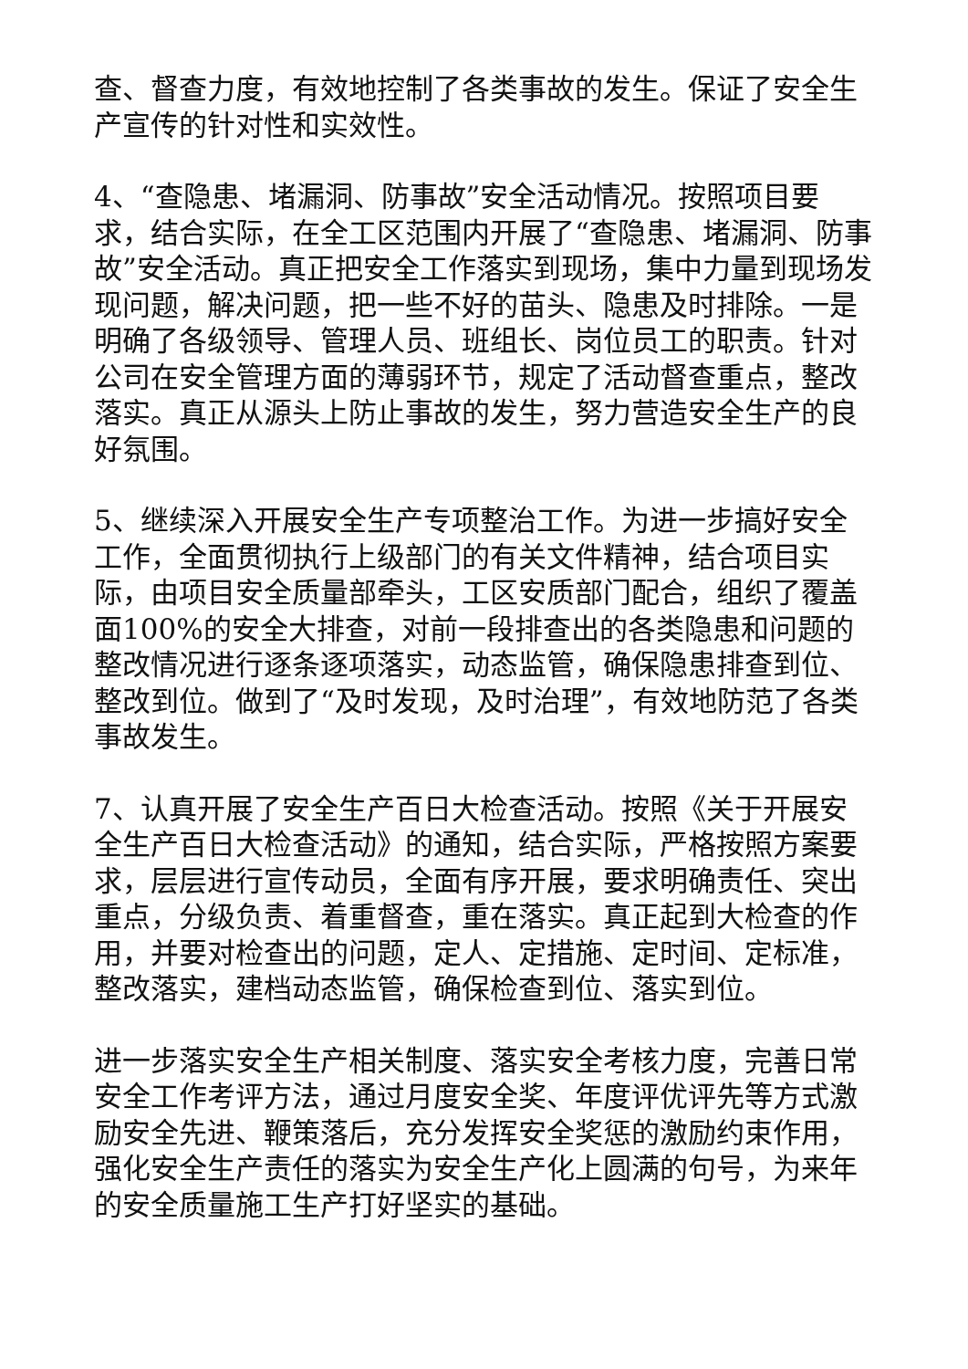查、督查力度，有效地控制了各类事故的发生。保证了安全生产宣传的针对性和实效性。
4、“查隐患、堵漏洞、防事故”安全活动情况。按照项目要求，结合实际，在全工区范围内开展了“查隐患、堵漏洞、防事故”安全活动。真正把安全工作落实到现场，集中力量到现场发现问题，解决问题，把一些不好的苗头、隐患及时排除。一是明确了各级领导、管理人员、班组长、岗位员工的职责。针对公司在安全管理方面的薄弱环节，规定了活动督查重点，整改落实。真正从源头上防止事故的发生，努力营造安全生产的良好氛围。
5、继续深入开展安全生产专项整治工作。为进一步搞好安全工作，全面贯彻执行上级部门的有关文件精神，结合项目实际，由项目安全质量部牵头，工区安质部门配合，组织了覆盖面100%的安全大排查，对前一段排查出的各类隐患和问题的整改情况进行逐条逐项落实，动态监管，确保隐患排查到位、整改到位。做到了“及时发现，及时治理”，有效地防范了各类事故发生。
7、认真开展了安全生产百日大检查活动。按照《关于开展安全生产百日大检查活动》的通知，结合实际，严格按照方案要求，层层进行宣传动员，全面有序开展，要求明确责任、突出重点，分级负责、着重督查，重在落实。真正起到大检查的作用，并要对检查出的问题，定人、定措施、定时间、定标准，整改落实，建档动态监管，确保检查到位、落实到位。
进一步落实安全生产相关制度、落实安全考核力度，完善日常安全工作考评方法，通过月度安全奖、年度评优评先等方式激励安全先进、鞭策落后，充分发挥安全奖惩的激励约束作用，强化安全生产责任的落实为安全生产化上圆满的句号，为来年的安全质量施工生产打好坚实的基础。